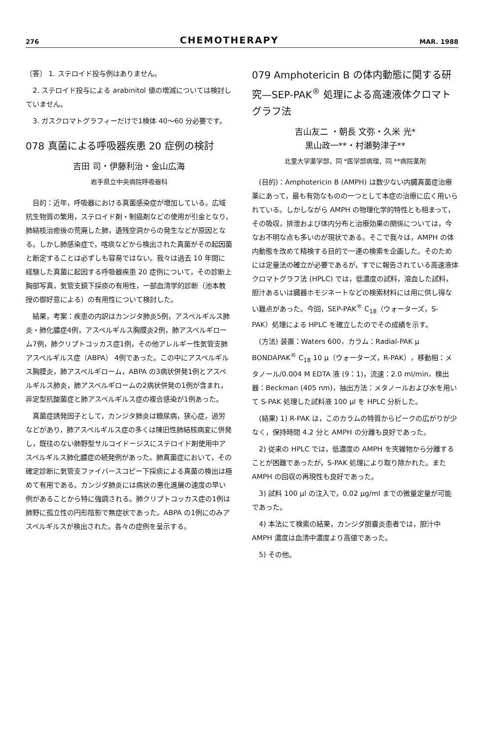276
CHEMOTHERAPY
MAR. 1988
〔答〕 1. ステロイド投与例はありません。
2. ステロイド投与による arabinitol 値の増減については検討していません。
3. ガスクロマトグラフィーだけで1検体 40〜60 分必要です。
078 真菌による呼吸器疾患 20 症例の検討
吉田 司・伊藤利治・金山広海
岩手県立中央病院呼吸器科
目的：近年，呼吸器における真菌感染症が増加している。広域抗生物質の繁用，ステロイド剤・制癌剤などの使用が引金となり，肺結核治癒後の荒廃した肺，遺残空洞からの発生などが原因となる。しかし肺感染症で，喀痰などから検出された真菌がその起因菌と断定することは必ずしも容易ではない。我々は過去 10 年間に経験した真菌に起因する呼吸器疾患 20 症例について，その診断上胸部写真，気管支鏡下採痰の有用性，一部血清学的診断（池本教授の御好意による）の有用性について検討した。
結果，考案：疾患の内訳はカンジタ肺炎5例，アスペルギルス肺炎・肺化膿症4例，アスペルギルス胸膜炎2例，肺アスペルギローム7例，肺クリプトコッカス症1例，その他アレルギー性気管支肺アスペルギルス症（ABPA） 4例であった。この中にアスペルギルス胸膜炎，肺アスペルギローム，ABPA の3病状併発1例とアスペルギルス肺炎，肺アスペルギロームの2病状併発の1例が含まれ，非定型抗酸菌症と肺アスペルギルス症の複合感染が1例あった。
真菌症誘発因子として，カンジタ肺炎は糖尿病，狭心症，過労などがあり，肺アスペルギルス症の多くは陳旧性肺結核病変に併発し，既往のない肺野型サルコイドージスにステロイド剤使用中アスペルギルス肺化膿症の続発例があった。肺真菌症において，その確定診断に気管支ファイバースコピー下採痰による真菌の検出は極めて有用である。カンジダ肺炎には病状の悪化進展の速度の早い例があることから特に強調される。肺クリプトコッカス症の1例は肺野に孤立性の円形陰影で無症状であった。ABPA の1例にのみアスペルギルスが検出された。各々の症例を呈示する。
079 Amphotericin B の体内動態に関する研究—SEP-PAK<sup>®</sup> 処理による高速液体クロマトグラフ法
吉山友二 ・朝長 文弥・久米 光*
黒山政一**・村瀬勢津子**
北里大学薬学部，同 *医学部病理，同 **病院薬剤
(目的)：Amphotericin B (AMPH) は数少ない内臓真菌症治療薬にあって，最も有効なものの一つとして本症の治療に広く用いられている。しかしながら AMPH の物理化学的特性とも相まって，その吸収，排泄および体内分布と治療効果の関係については，今なお不明な点も多いのが現状である。そこで我々は，AMPH の体内動態を改めて精検する目的で一連の検索を企画した。そのためには定量法の確立が必要であるが，すでに報告されている高速液体クロマトグラフ法 (HPLC) では，低濃度の試料，溶血した試料，胆汁あるいは臓器ホモジネートなどの検索材料には用に供し得ない難点があった。今回，SEP-PAK<sup>®</sup> C<sub>18</sub>（ウォーターズ，S-PAK）処理による HPLC を確立したのでその成績を示す。
(方法) 装置：Waters 600，カラム：Radial-PAK μ BONDAPAK<sup>®</sup> C<sub>18</sub> 10 μ（ウォーターズ，R-PAK），移動相：メタノール/0.004 M EDTA 液 (9：1)，流速：2.0 ml/min，検出器：Beckman (405 nm)，抽出方法：メタノールおよび水を用いて S-PAK 処理した試料液 100 μl を HPLC 分析した。
(結果) 1) R-PAK は，このカラムの特質からピークの広がりが少なく，保持時間 4.2 分と AMPH の分離も良好であった。
2) 従来の HPLC では，低濃度の AMPH を夾雑物から分離することが困難であったが，S-PAK 処理により取り除かれた。また AMPH の回収の再現性も良好であった。
3) 試料 100 μl の注入で，0.02 μg/ml までの微量定量が可能であった。
4) 本法にて検索の結果，カンジダ胆嚢炎患者では，胆汁中 AMPH 濃度は血清中濃度より高値であった。
5) その他。